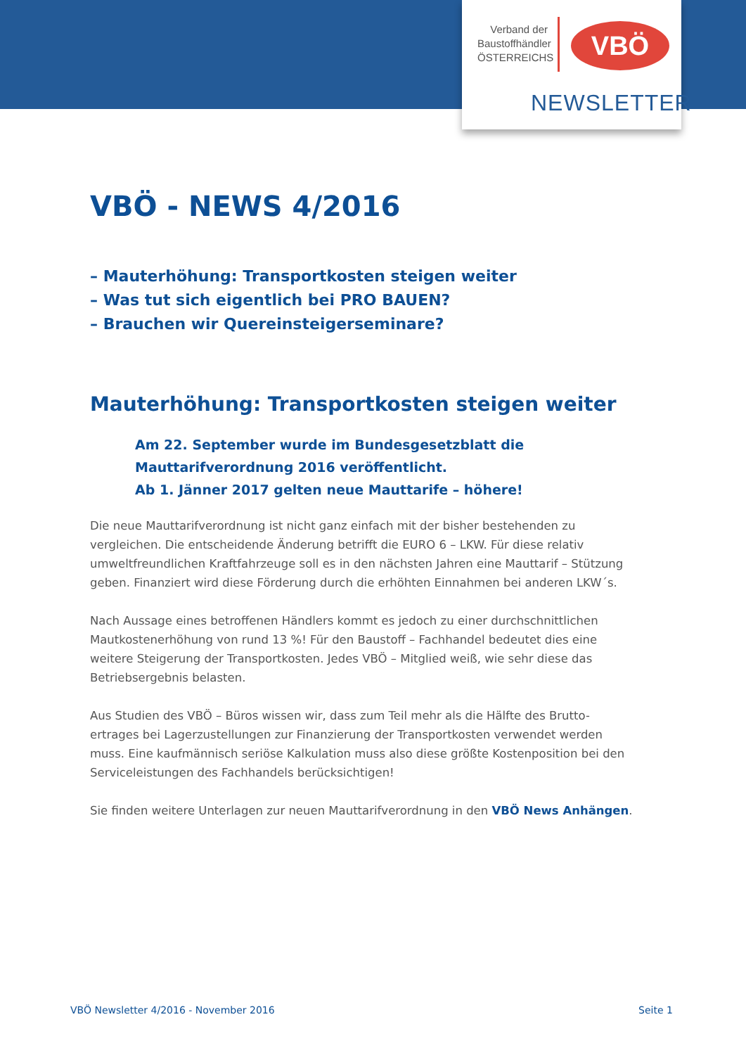Verband der Baustoffhändler ÖSTERREICHS
VBÖ
NEWSLETTER
VBÖ - NEWS 4/2016
– Mauterhöhung: Transportkosten steigen weiter
– Was tut sich eigentlich bei PRO BAUEN?
– Brauchen wir Quereinsteigerseminare?
Mauterhöhung: Transportkosten steigen weiter
Am 22. September wurde im Bundesgesetzblatt die
Mauttarifverordnung 2016 veröffentlicht.
Ab 1. Jänner 2017 gelten neue Mauttarife – höhere!
Die neue Mauttarifverordnung ist nicht ganz einfach mit der bisher bestehenden zu vergleichen. Die entscheidende Änderung betrifft die EURO 6 – LKW. Für diese relativ umweltfreundlichen Kraftfahrzeuge soll es in den nächsten Jahren eine Mauttarif – Stützung geben. Finanziert wird diese Förderung durch die erhöhten Einnahmen bei anderen LKW´s.
Nach Aussage eines betroffenen Händlers kommt es jedoch zu einer durchschnittlichen Mautkostenerhöhung von rund 13 %! Für den Baustoff – Fachhandel bedeutet dies eine weitere Steigerung der Transportkosten. Jedes VBÖ – Mitglied weiß, wie sehr diese das Betriebsergebnis belasten.
Aus Studien des VBÖ – Büros wissen wir, dass zum Teil mehr als die Hälfte des Brutto-ertrages bei Lagerzustellungen zur Finanzierung der Transportkosten verwendet werden muss. Eine kaufmännisch seriöse Kalkulation muss also diese größte Kostenposition bei den Serviceleistungen des Fachhandels berücksichtigen!
Sie finden weitere Unterlagen zur neuen Mauttarifverordnung in den VBÖ News Anhängen.
VBÖ Newsletter 4/2016 - November 2016
Seite 1